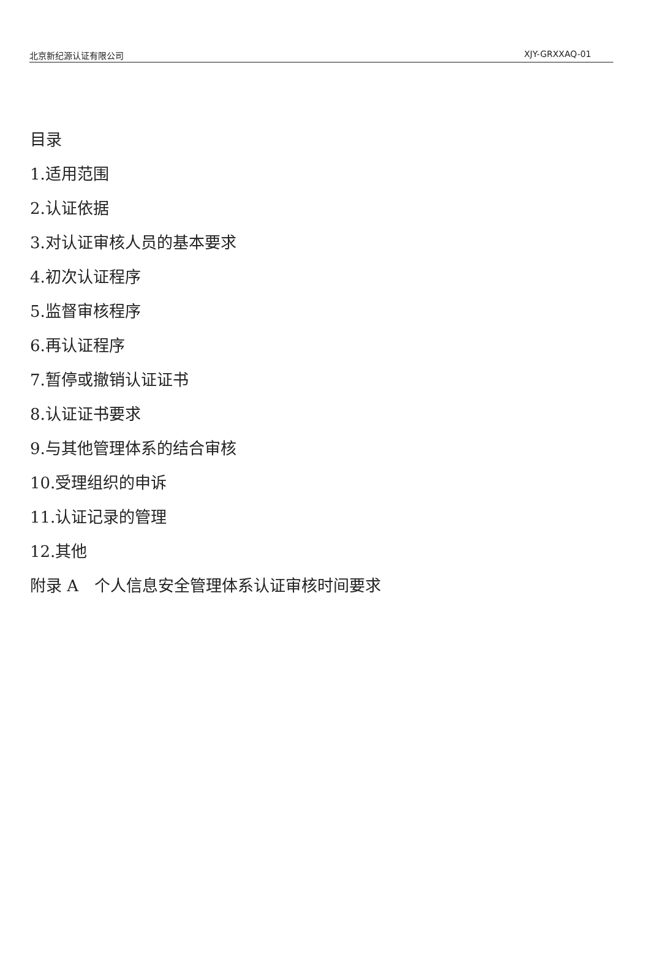北京新纪源认证有限公司 XJY-GRXXAQ-01
目录
1.适用范围
2.认证依据
3.对认证审核人员的基本要求
4.初次认证程序
5.监督审核程序
6.再认证程序
7.暂停或撤销认证证书
8.认证证书要求
9.与其他管理体系的结合审核
10.受理组织的申诉
11.认证记录的管理
12.其他
附录 A　个人信息安全管理体系认证审核时间要求